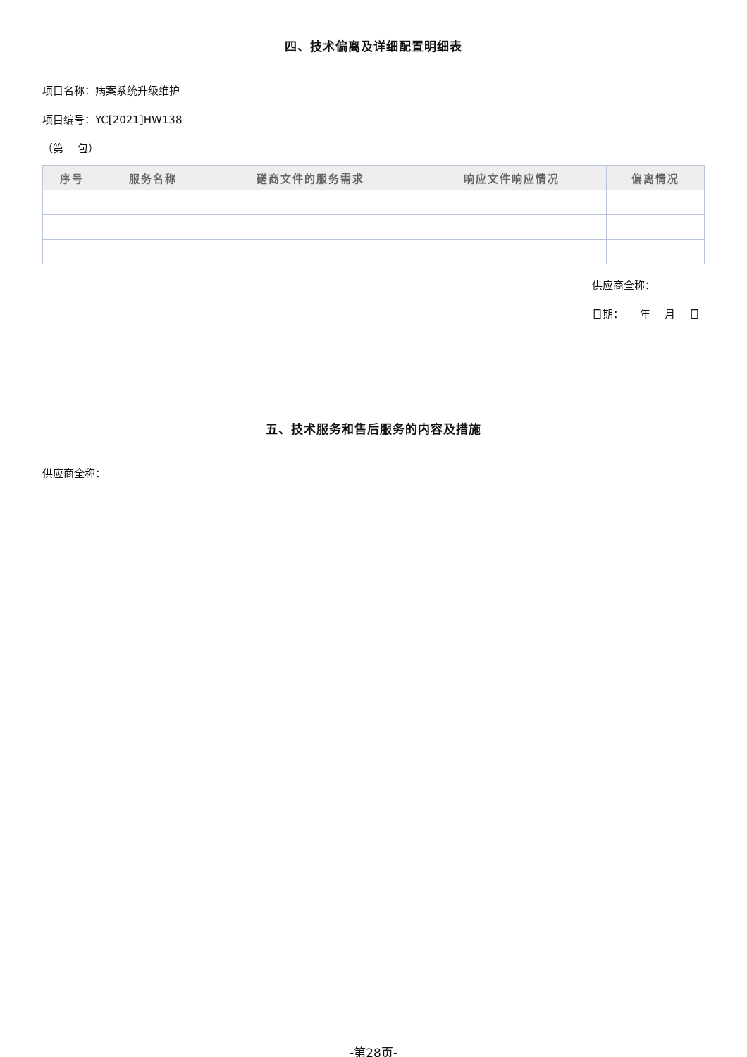四、技术偏离及详细配置明细表
项目名称：病案系统升级维护
项目编号：YC[2021]HW138
（第　 包）
| 序号 | 服务名称 | 磋商文件的服务需求 | 响应文件响应情况 | 偏离情况 |
| --- | --- | --- | --- | --- |
供应商全称：
日期：　　年　 月　 日
五、技术服务和售后服务的内容及措施
供应商全称：
-第28页-